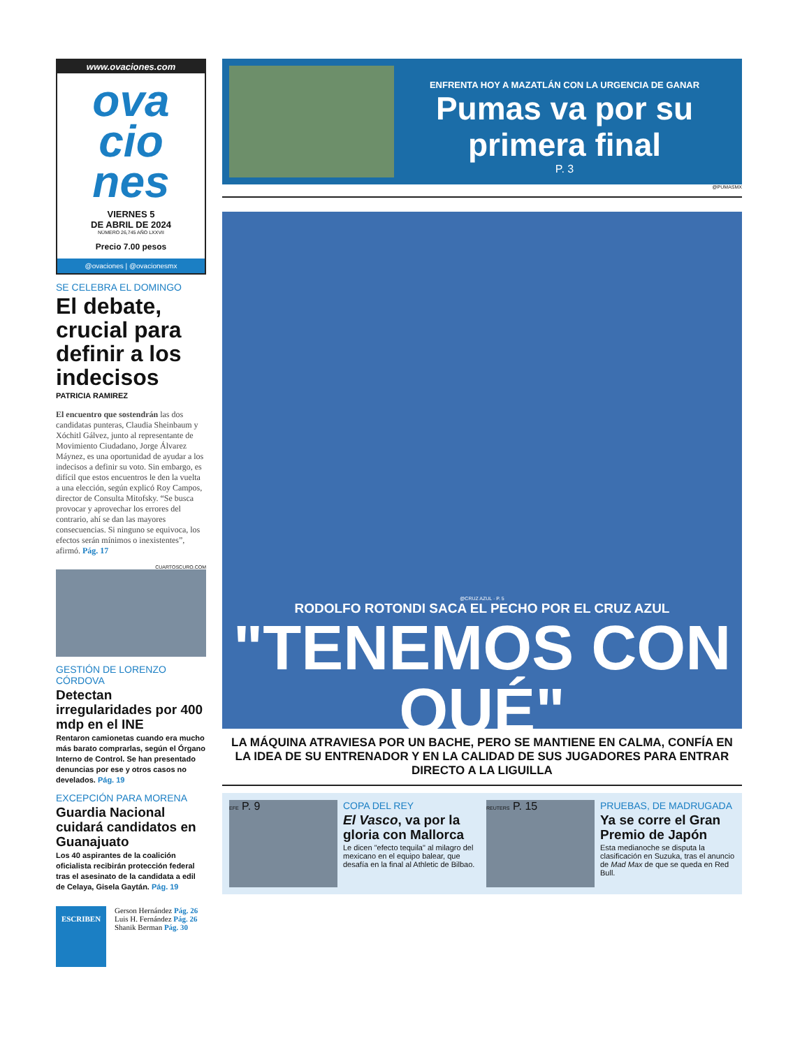www.ovaciones.com
ova
cio
nes
VIERNES 5
DE ABRIL DE 2024
NÚMERO 26,745 AÑO LXXVII
Precio 7.00 pesos
@ovaciones | @ovacionesmx
SE CELEBRA EL DOMINGO
El debate, crucial para definir a los indecisos
PATRICIA RAMIREZ
El encuentro que sostendrán las dos candidatas punteras, Claudia Sheinbaum y Xóchitl Gálvez, junto al representante de Movimiento Ciudadano, Jorge Álvarez Máynez, es una oportunidad de ayudar a los indecisos a definir su voto. Sin embargo, es difícil que estos encuentros le den la vuelta a una elección, según explicó Roy Campos, director de Consulta Mitofsky. “Se busca provocar y aprovechar los errores del contrario, ahí se dan las mayores consecuencias. Si ninguno se equivoca, los efectos serán mínimos o inexistentes”, afirmó. Pág. 17
CUARTOSCURO.COM
GESTIÓN DE LORENZO CÓRDOVA
Detectan irregularidades por 400 mdp en el INE
Rentaron camionetas cuando era mucho más barato comprarlas, según el Órgano Interno de Control. Se han presentado denuncias por ese y otros casos no develados. Pág. 19
EXCEPCIÓN PARA MORENA
Guardia Nacional cuidará candidatos en Guanajuato
Los 40 aspirantes de la coalición oficialista recibirán protección federal tras el asesinato de la candidata a edil de Celaya, Gisela Gaytán. Pág. 19
ESCRIBEN
Gerson Hernández Pág. 26
Luis H. Fernández Pág. 26
Shanik Berman Pág. 30
ENFRENTA HOY A MAZATLÁN CON LA URGENCIA DE GANAR
Pumas va por su primera final
P. 3
@PUMASMX
@CRUZ AZUL · P. 5
RODOLFO ROTONDI SACA EL PECHO POR EL CRUZ AZUL
"TENEMOS CON QUÉ"
LA MÁQUINA ATRAVIESA POR UN BACHE, PERO SE MANTIENE EN CALMA, CONFÍA EN LA IDEA DE SU ENTRENADOR Y EN LA CALIDAD DE SUS JUGADORES PARA ENTRAR DIRECTO A LA LIGUILLA
EFE P. 9
COPA DEL REY
El Vasco, va por la gloria con Mallorca
Le dicen "efecto tequila" al milagro del mexicano en el equipo balear, que desafía en la final al Athletic de Bilbao.
REUTERS P. 15
PRUEBAS, DE MADRUGADA
Ya se corre el Gran Premio de Japón
Esta medianoche se disputa la clasificación en Suzuka, tras el anuncio de Mad Max de que se queda en Red Bull.